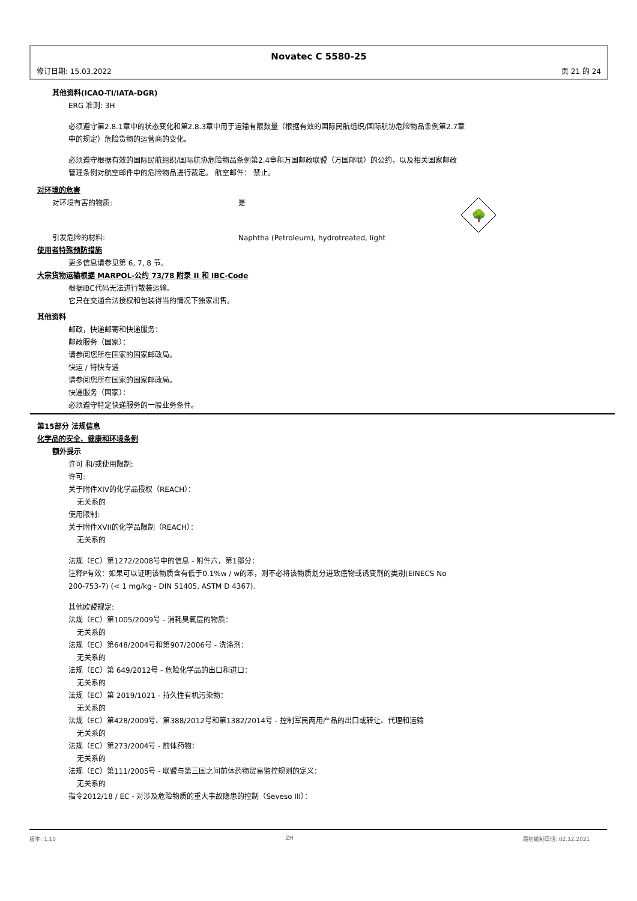Novatec C 5580-25
修订日期: 15.03.2022 页 21 的 24
其他资料(ICAO-TI/IATA-DGR)
ERG 准则: 3H
必须遵守第2.8.1章中的状态变化和第2.8.3章中用于运输有限数量（根据有效的国际民航组织/国际航协危险物品条例第2.7章
中的规定）危险货物的运营商的变化。
必须遵守根据有效的国际民航组织/国际航协危险物品条例第2.4章和万国邮政联盟（万国邮联）的公约，以及相关国家邮政
管理条例对航空邮件中的危险物品进行裁定。 航空邮件： 禁止。
对环境的危害
对环境有害的物质: 是
🌳
引发危险的材料: Naphtha (Petroleum), hydrotreated, light
使用者特殊预防措施
更多信息请参见第 6, 7, 8 节。
大宗货物运输根据 MARPOL-公约 73/78 附录 II 和 IBC-Code
根据IBC代码无法进行散装运输。
它只在交通合法授权和包装得当的情况下独家出售。
其他资料
邮政，快递邮寄和快递服务：
邮政服务（国家）：
请参阅您所在国家的国家邮政局。
快运 / 特快专递
请参阅您所在国家的国家邮政局。
快递服务（国家）：
必须遵守特定快递服务的一般业务条件。
第15部分 法规信息
化学品的安全、健康和环境条例
额外提示
许可 和/或使用限制:
许可:
关于附件XIV的化学品授权（REACH）：
无关系的
使用限制:
关于附件XVII的化学品限制（REACH）：
无关系的
法规（EC）第1272/2008号中的信息 - 附件六，第1部分：
注释P有效：如果可以证明该物质含有低于0.1%w / w的苯，则不必将该物质划分进致癌物或诱变剂的类别(EINECS No
200-753-7) (< 1 mg/kg - DIN 51405, ASTM D 4367).
其他欧盟规定:
法规（EC）第1005/2009号 - 消耗臭氧层的物质：
无关系的
法规（EC）第648/2004号和第907/2006号 - 洗涤剂：
无关系的
法规（EC）第 649/2012号 - 危险化学品的出口和进口：
无关系的
法规（EC）第 2019/1021 - 持久性有机污染物：
无关系的
法规（EC）第428/2009号、第388/2012号和第1382/2014号 - 控制军民两用产品的出口或转让、代理和运输
无关系的
法规（EC）第273/2004号 - 前体药物：
无关系的
法规（EC）第111/2005号 - 联盟与第三国之间前体药物贸易监控规则的定义：
无关系的
指令2012/18 / EC - 对涉及危险物质的重大事故隐患的控制（Seveso III）：
版本: 1,10 ZH 最初编制日期: 02.12.2021